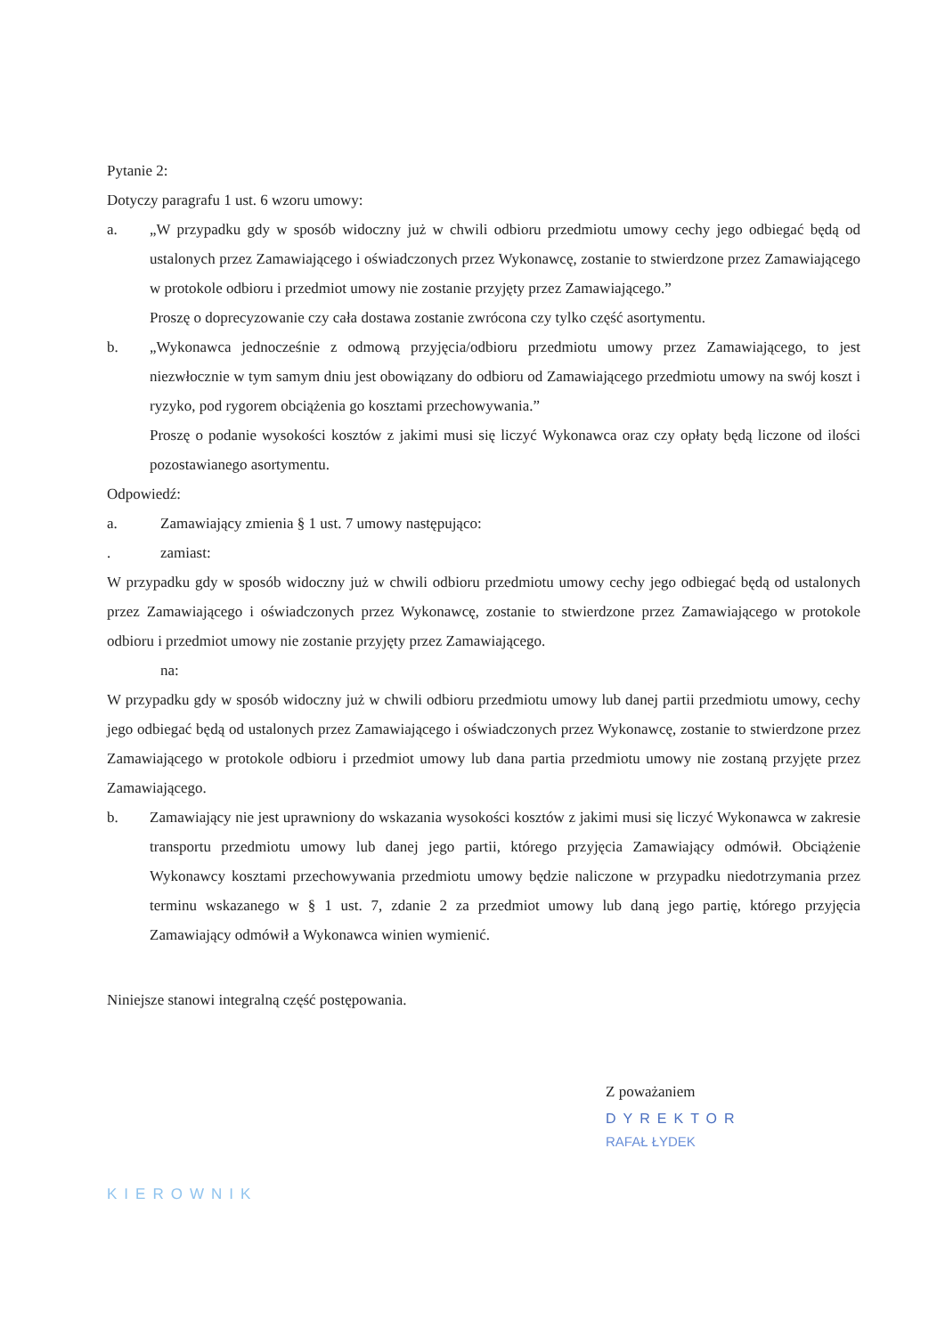Pytanie 2:
Dotyczy paragrafu 1 ust. 6 wzoru umowy:
a. „W przypadku gdy w sposób widoczny już w chwili odbioru przedmiotu umowy cechy jego odbiegać będą od ustalonych przez Zamawiającego i oświadczonych przez Wykonawcę, zostanie to stwierdzone przez Zamawiającego w protokole odbioru i przedmiot umowy nie zostanie przyjęty przez Zamawiającego.”
Proszę o doprecyzowanie czy cała dostawa zostanie zwrócona czy tylko część asortymentu.
b. „Wykonawca jednocześnie z odmową przyjęcia/odbioru przedmiotu umowy przez Zamawiającego, to jest niezwłocznie w tym samym dniu jest obowiązany do odbioru od Zamawiającego przedmiotu umowy na swój koszt i ryzyko, pod rygorem obciążenia go kosztami przechowywania.”
Proszę o podanie wysokości kosztów z jakimi musi się liczyć Wykonawca oraz czy opłaty będą liczone od ilości pozostawianego asortymentu.
Odpowiedź:
a. Zamawiający zmienia § 1 ust. 7 umowy następująco:
. zamiast:
W przypadku gdy w sposób widoczny już w chwili odbioru przedmiotu umowy cechy jego odbiegać będą od ustalonych przez Zamawiającego i oświadczonych przez Wykonawcę, zostanie to stwierdzone przez Zamawiającego w protokole odbioru i przedmiot umowy nie zostanie przyjęty przez Zamawiającego.
na:
W przypadku gdy w sposób widoczny już w chwili odbioru przedmiotu umowy lub danej partii przedmiotu umowy, cechy jego odbiegać będą od ustalonych przez Zamawiającego i oświadczonych przez Wykonawcę, zostanie to stwierdzone przez Zamawiającego w protokole odbioru i przedmiot umowy lub dana partia przedmiotu umowy nie zostaną przyjęte przez Zamawiającego.
b. Zamawiający nie jest uprawniony do wskazania wysokości kosztów z jakimi musi się liczyć Wykonawca w zakresie transportu przedmiotu umowy lub danej jego partii, którego przyjęcia Zamawiający odmówił. Obciążenie Wykonawcy kosztami przechowywania przedmiotu umowy będzie naliczone w przypadku niedotrzymania przez terminu wskazanego w § 1 ust. 7, zdanie 2 za przedmiot umowy lub daną jego partię, którego przyjęcia Zamawiający odmówił a Wykonawca winien wymienić.
Niniejsze stanowi integralną część postępowania.
Z poważaniem
DYREKTOR
RAFAŁ ŁYDEK
KIEROWNIK